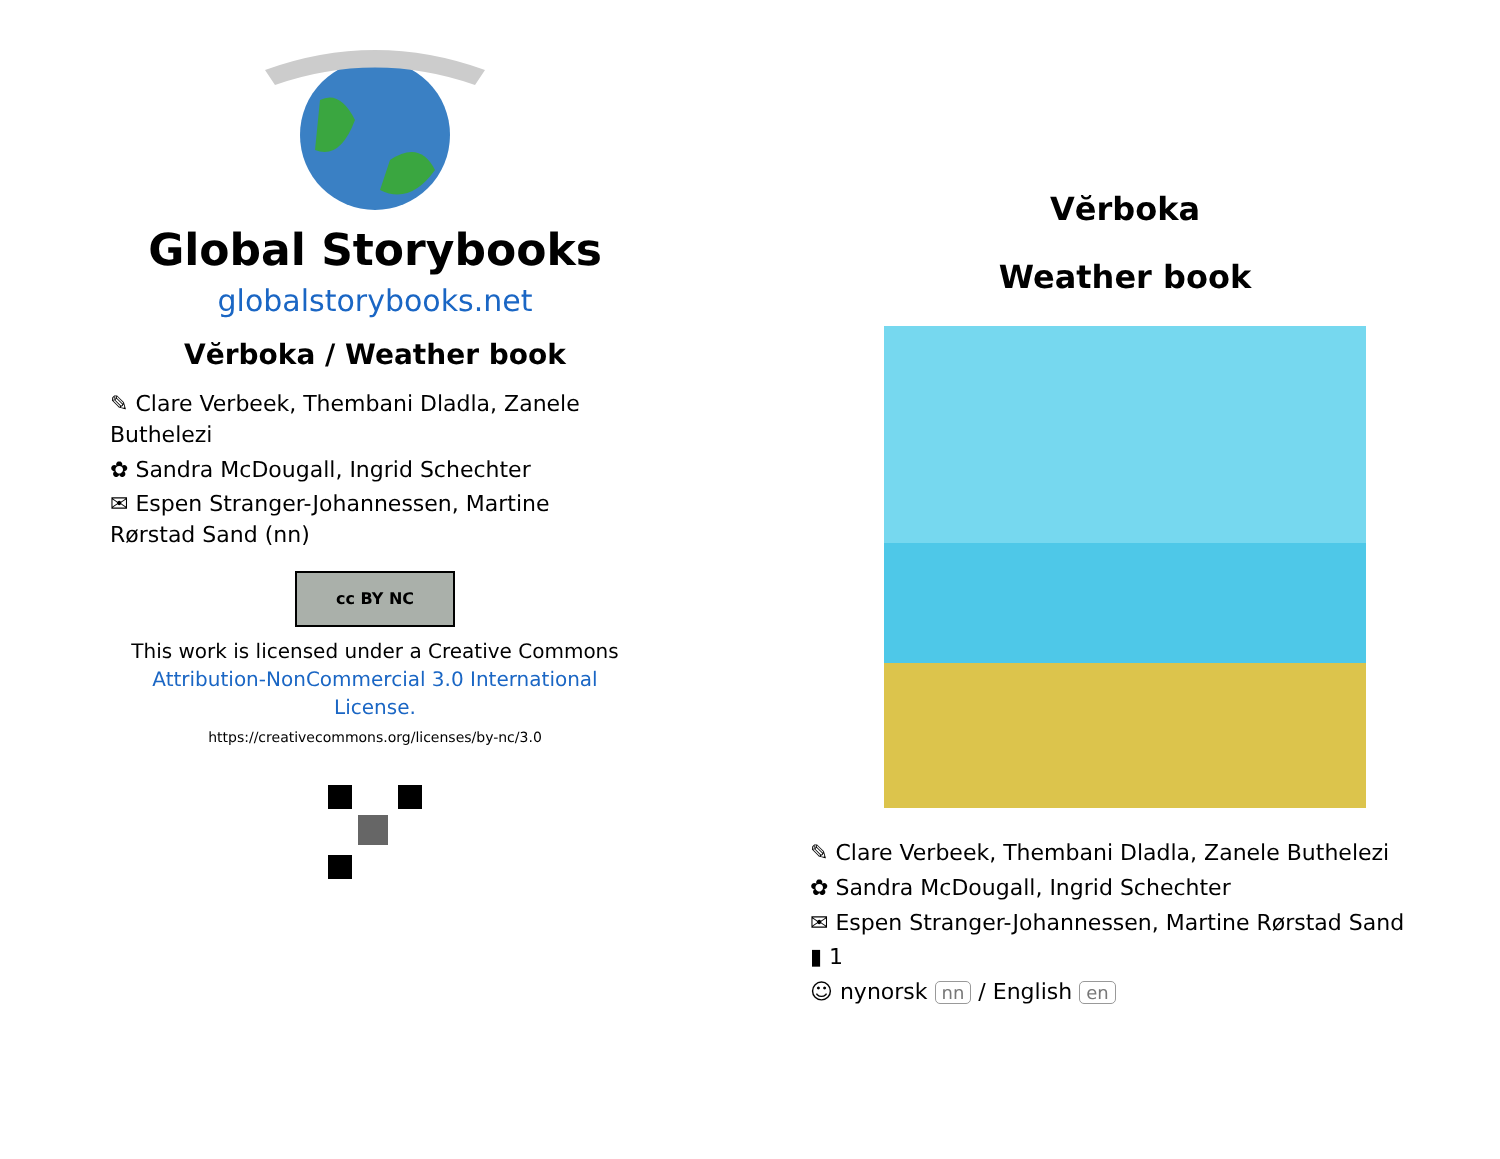Global Storybooks
globalstorybooks.net
Vĕrboka / Weather book
✎ Clare Verbeek, Thembani Dladla, Zanele Buthelezi
✿ Sandra McDougall, Ingrid Schechter
✉ Espen Stranger-Johannessen, Martine Rørstad Sand (nn)
cc BY NC
This work is licensed under a Creative Commons Attribution-NonCommercial 3.0 International License.
https://creativecommons.org/licenses/by-nc/3.0
Vĕrboka
Weather book
✎ Clare Verbeek, Thembani Dladla, Zanele Buthelezi
✿ Sandra McDougall, Ingrid Schechter
✉ Espen Stranger-Johannessen, Martine Rørstad Sand
▮ 1
☺ nynorsk nn / English en